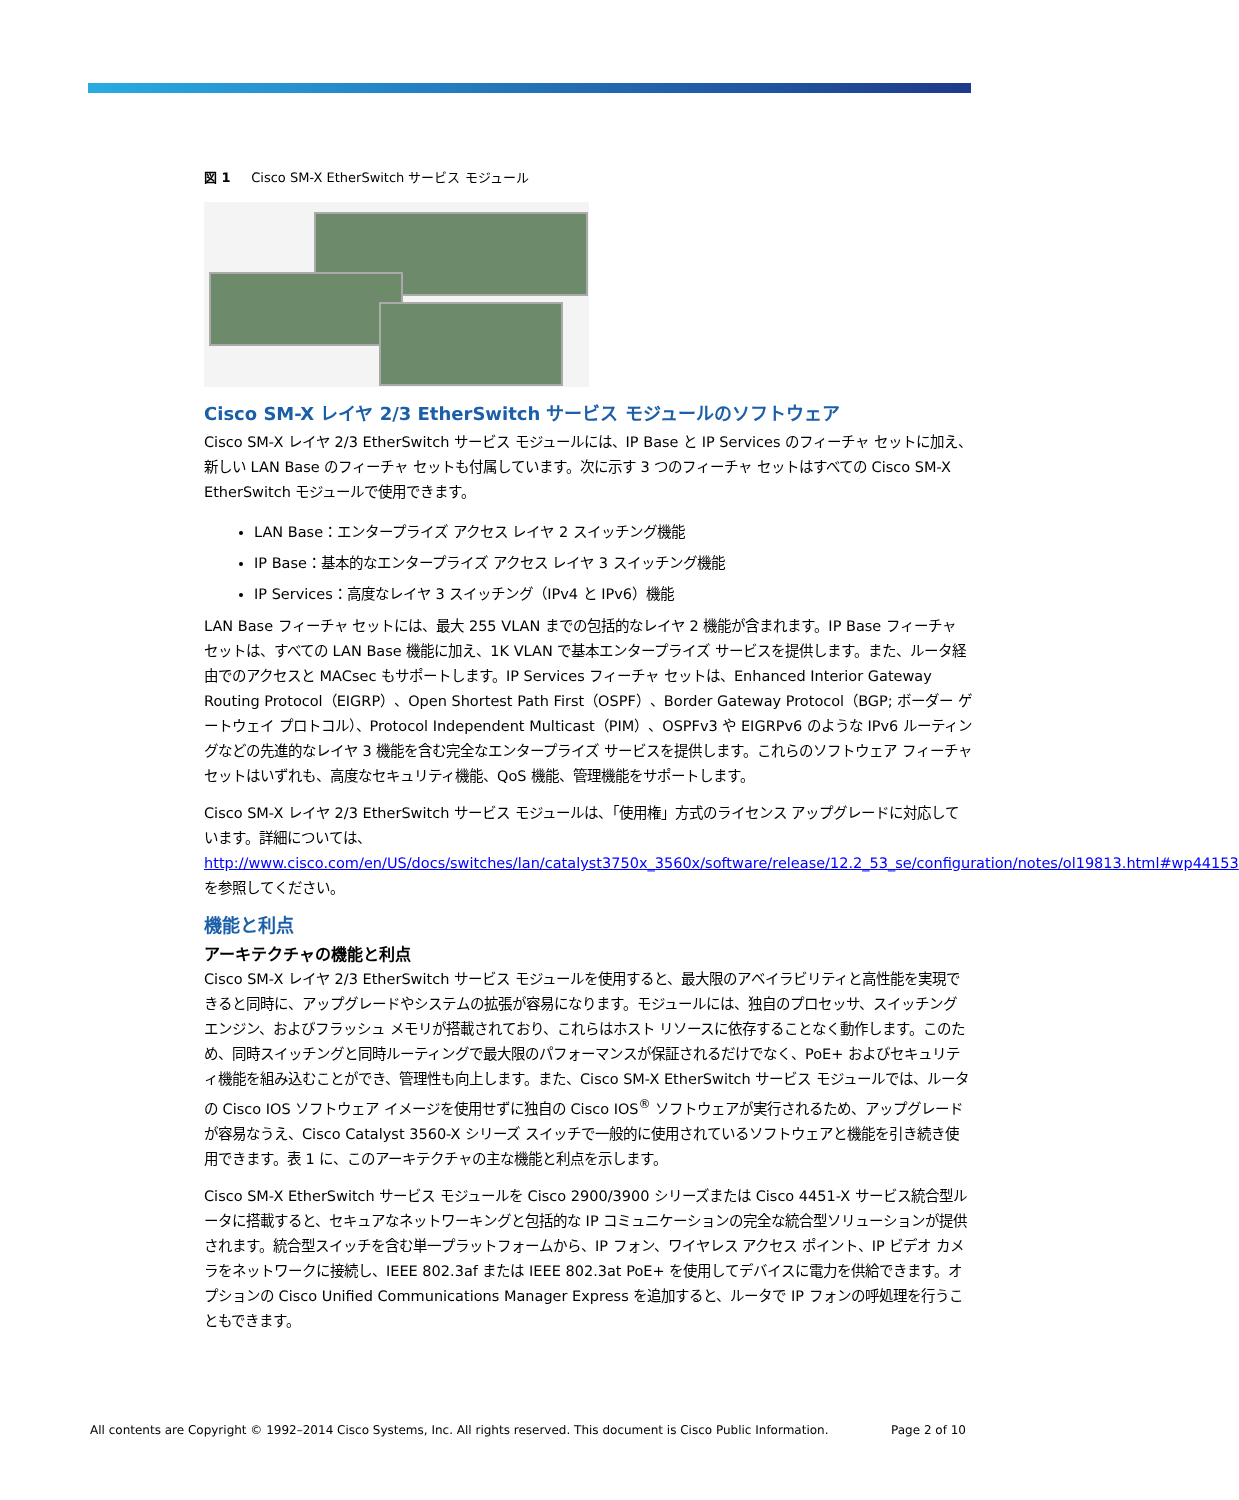図 1 Cisco SM-X EtherSwitch サービス モジュール
Cisco SM-X レイヤ 2/3 EtherSwitch サービス モジュールのソフトウェア
Cisco SM-X レイヤ 2/3 EtherSwitch サービス モジュールには、IP Base と IP Services のフィーチャ セットに加え、新しい LAN Base のフィーチャ セットも付属しています。次に示す 3 つのフィーチャ セットはすべての Cisco SM-X EtherSwitch モジュールで使用できます。
LAN Base：エンタープライズ アクセス レイヤ 2 スイッチング機能
IP Base：基本的なエンタープライズ アクセス レイヤ 3 スイッチング機能
IP Services：高度なレイヤ 3 スイッチング（IPv4 と IPv6）機能
LAN Base フィーチャ セットには、最大 255 VLAN までの包括的なレイヤ 2 機能が含まれます。IP Base フィーチャ セットは、すべての LAN Base 機能に加え、1K VLAN で基本エンタープライズ サービスを提供します。また、ルータ経由でのアクセスと MACsec もサポートします。IP Services フィーチャ セットは、Enhanced Interior Gateway Routing Protocol（EIGRP）、Open Shortest Path First（OSPF）、Border Gateway Protocol（BGP; ボーダー ゲートウェイ プロトコル）、Protocol Independent Multicast（PIM）、OSPFv3 や EIGRPv6 のような IPv6 ルーティングなどの先進的なレイヤ 3 機能を含む完全なエンタープライズ サービスを提供します。これらのソフトウェア フィーチャ セットはいずれも、高度なセキュリティ機能、QoS 機能、管理機能をサポートします。
Cisco SM-X レイヤ 2/3 EtherSwitch サービス モジュールは、「使用権」方式のライセンス アップグレードに対応しています。詳細については、
http://www.cisco.com/en/US/docs/switches/lan/catalyst3750x_3560x/software/release/12.2_53_se/configuration/notes/ol19813.html#wp44153 を参照してください。
機能と利点
アーキテクチャの機能と利点
Cisco SM-X レイヤ 2/3 EtherSwitch サービス モジュールを使用すると、最大限のアベイラビリティと高性能を実現できると同時に、アップグレードやシステムの拡張が容易になります。モジュールには、独自のプロセッサ、スイッチング エンジン、およびフラッシュ メモリが搭載されており、これらはホスト リソースに依存することなく動作します。このため、同時スイッチングと同時ルーティングで最大限のパフォーマンスが保証されるだけでなく、PoE+ およびセキュリティ機能を組み込むことができ、管理性も向上します。また、Cisco SM-X EtherSwitch サービス モジュールでは、ルータの Cisco IOS ソフトウェア イメージを使用せずに独自の Cisco IOS<sup>®</sup> ソフトウェアが実行されるため、アップグレードが容易なうえ、Cisco Catalyst 3560-X シリーズ スイッチで一般的に使用されているソフトウェアと機能を引き続き使用できます。表 1 に、このアーキテクチャの主な機能と利点を示します。
Cisco SM-X EtherSwitch サービス モジュールを Cisco 2900/3900 シリーズまたは Cisco 4451-X サービス統合型ルータに搭載すると、セキュアなネットワーキングと包括的な IP コミュニケーションの完全な統合型ソリューションが提供されます。統合型スイッチを含む単一プラットフォームから、IP フォン、ワイヤレス アクセス ポイント、IP ビデオ カメラをネットワークに接続し、IEEE 802.3af または IEEE 802.3at PoE+ を使用してデバイスに電力を供給できます。オプションの Cisco Unified Communications Manager Express を追加すると、ルータで IP フォンの呼処理を行うこともできます。
All contents are Copyright © 1992–2014 Cisco Systems, Inc. All rights reserved. This document is Cisco Public Information. Page 2 of 10